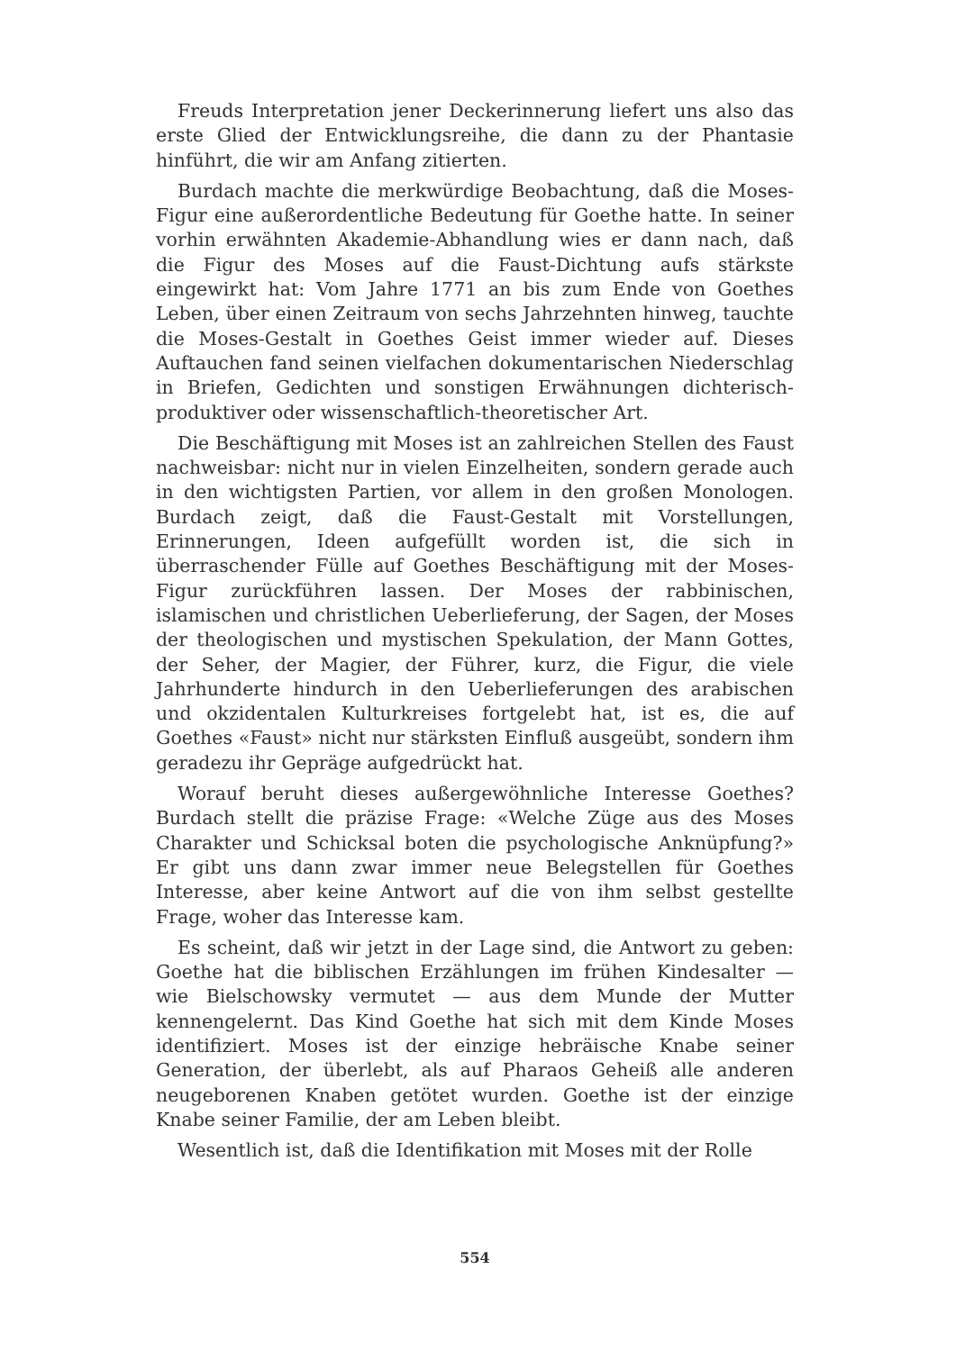Freuds Interpretation jener Deckerinnerung liefert uns also das erste Glied der Entwicklungsreihe, die dann zu der Phantasie hinführt, die wir am Anfang zitierten.
Burdach machte die merkwürdige Beobachtung, daß die Moses-Figur eine außerordentliche Bedeutung für Goethe hatte. In seiner vorhin erwähnten Akademie-Abhandlung wies er dann nach, daß die Figur des Moses auf die Faust-Dichtung aufs stärkste eingewirkt hat: Vom Jahre 1771 an bis zum Ende von Goethes Leben, über einen Zeitraum von sechs Jahrzehnten hinweg, tauchte die Moses-Gestalt in Goethes Geist immer wieder auf. Dieses Auftauchen fand seinen vielfachen dokumentarischen Niederschlag in Briefen, Gedichten und sonstigen Erwähnungen dichterisch-produktiver oder wissenschaftlich-theoretischer Art.
Die Beschäftigung mit Moses ist an zahlreichen Stellen des Faust nachweisbar: nicht nur in vielen Einzelheiten, sondern gerade auch in den wichtigsten Partien, vor allem in den großen Monologen. Burdach zeigt, daß die Faust-Gestalt mit Vorstellungen, Erinnerungen, Ideen aufgefüllt worden ist, die sich in überraschender Fülle auf Goethes Beschäftigung mit der Moses-Figur zurückführen lassen. Der Moses der rabbinischen, islamischen und christlichen Ueberlieferung, der Sagen, der Moses der theologischen und mystischen Spekulation, der Mann Gottes, der Seher, der Magier, der Führer, kurz, die Figur, die viele Jahrhunderte hindurch in den Ueberlieferungen des arabischen und okzidentalen Kulturkreises fortgelebt hat, ist es, die auf Goethes «Faust» nicht nur stärksten Einfluß ausgeübt, sondern ihm geradezu ihr Gepräge aufgedrückt hat.
Worauf beruht dieses außergewöhnliche Interesse Goethes? Burdach stellt die präzise Frage: «Welche Züge aus des Moses Charakter und Schicksal boten die psychologische Anknüpfung?» Er gibt uns dann zwar immer neue Belegstellen für Goethes Interesse, aber keine Antwort auf die von ihm selbst gestellte Frage, woher das Interesse kam.
Es scheint, daß wir jetzt in der Lage sind, die Antwort zu geben: Goethe hat die biblischen Erzählungen im frühen Kindesalter — wie Bielschowsky vermutet — aus dem Munde der Mutter kennengelernt. Das Kind Goethe hat sich mit dem Kinde Moses identifiziert. Moses ist der einzige hebräische Knabe seiner Generation, der überlebt, als auf Pharaos Geheiß alle anderen neugeborenen Knaben getötet wurden. Goethe ist der einzige Knabe seiner Familie, der am Leben bleibt.
Wesentlich ist, daß die Identifikation mit Moses mit der Rolle
554